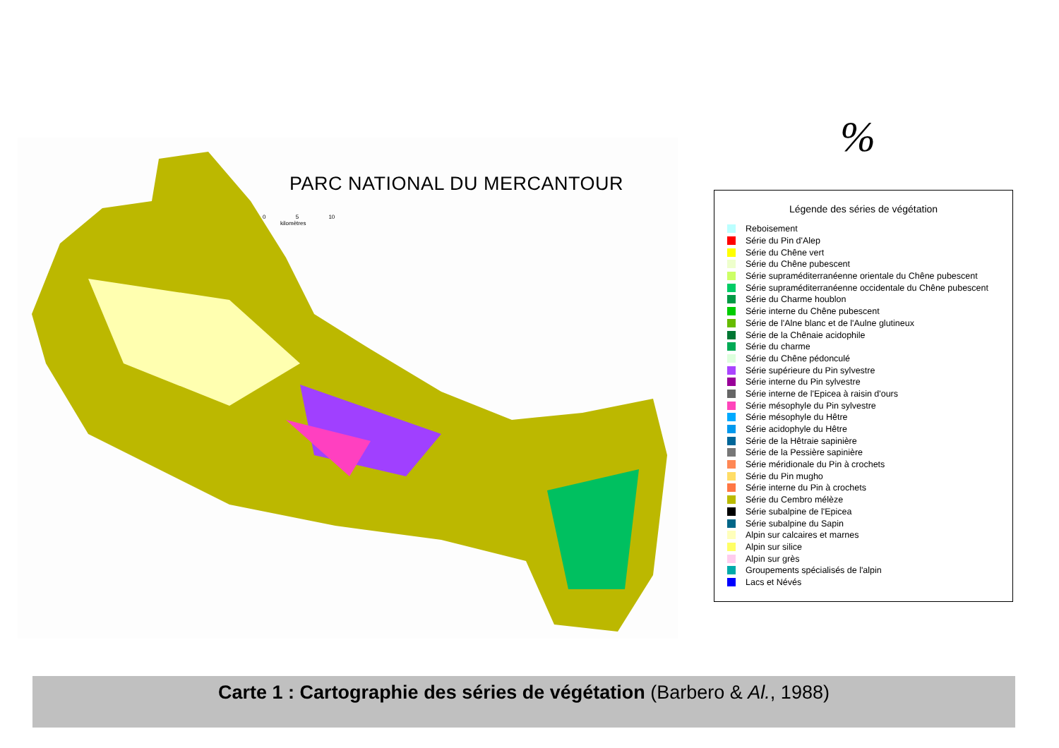PARC NATIONAL DU MERCANTOUR
0 5 10
kilomètres
%
Légende des séries de végétation
Reboisement
Série du Pin d'Alep
Série du Chêne vert
Série du Chêne pubescent
Série supraméditerranéenne orientale du Chêne pubescent
Série supraméditerranéenne occidentale du Chêne pubescent
Série du Charme houblon
Série interne du Chêne pubescent
Série de l'Alne blanc et de l'Aulne glutineux
Série de la Chênaie acidophile
Série du charme
Série du Chêne pédonculé
Série supérieure du Pin sylvestre
Série interne du Pin sylvestre
Série interne de l'Epicea à raisin d'ours
Série mésophyle du Pin sylvestre
Série mésophyle du Hêtre
Série acidophyle du Hêtre
Série de la Hêtraie sapinière
Série de la Pessière sapinière
Série méridionale du Pin à crochets
Série du Pin mugho
Série interne du Pin à crochets
Série du Cembro mélèze
Série subalpine de l'Epicea
Série subalpine du Sapin
Alpin sur calcaires et marnes
Alpin sur silice
Alpin sur grès
Groupements spécialisés de l'alpin
Lacs et Névés
Carte 1 : Cartographie des séries de végétation (Barbero & Al., 1988)